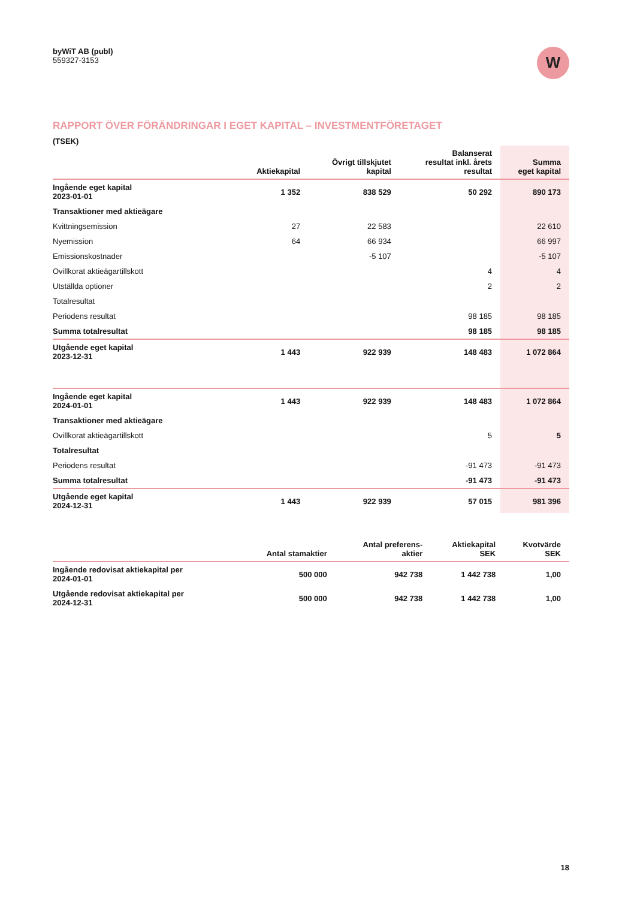byWiT AB (publ)
559327-3153
W
RAPPORT ÖVER FÖRÄNDRINGAR I EGET KAPITAL – INVESTMENTFÖRETAGET
(TSEK)
| | Aktiekapital | Övrigt tillskjutet kapital | Balanserat resultat inkl. årets resultat | Summa eget kapital |
| --- | --- | --- | --- | --- |
| Ingående eget kapital 2023-01-01 | 1 352 | 838 529 | 50 292 | 890 173 |
| Transaktioner med aktieägare | | | | |
| Kvittningsemission | 27 | 22 583 | | 22 610 |
| Nyemission | 64 | 66 934 | | 66 997 |
| Emissionskostnader | | -5 107 | | -5 107 |
| Ovillkorat aktieägartillskott | | | 4 | 4 |
| Utställda optioner | | | 2 | 2 |
| Totalresultat | | | | |
| Periodens resultat | | | 98 185 | 98 185 |
| Summa totalresultat | | | 98 185 | 98 185 |
| Utgående eget kapital 2023-12-31 | 1 443 | 922 939 | 148 483 | 1 072 864 |
| Ingående eget kapital 2024-01-01 | 1 443 | 922 939 | 148 483 | 1 072 864 |
| Transaktioner med aktieägare | | | | |
| Ovillkorat aktieägartillskott | | | 5 | 5 |
| Totalresultat | | | | |
| Periodens resultat | | | -91 473 | -91 473 |
| Summa totalresultat | | | -91 473 | -91 473 |
| Utgående eget kapital 2024-12-31 | 1 443 | 922 939 | 57 015 | 981 396 |
| | Antal stamaktier | Antal preferens- aktier | Aktiekapital SEK | Kvotvärde SEK |
| --- | --- | --- | --- | --- |
| Ingående redovisat aktiekapital per 2024-01-01 | 500 000 | 942 738 | 1 442 738 | 1,00 |
| Utgående redovisat aktiekapital per 2024-12-31 | 500 000 | 942 738 | 1 442 738 | 1,00 |
18